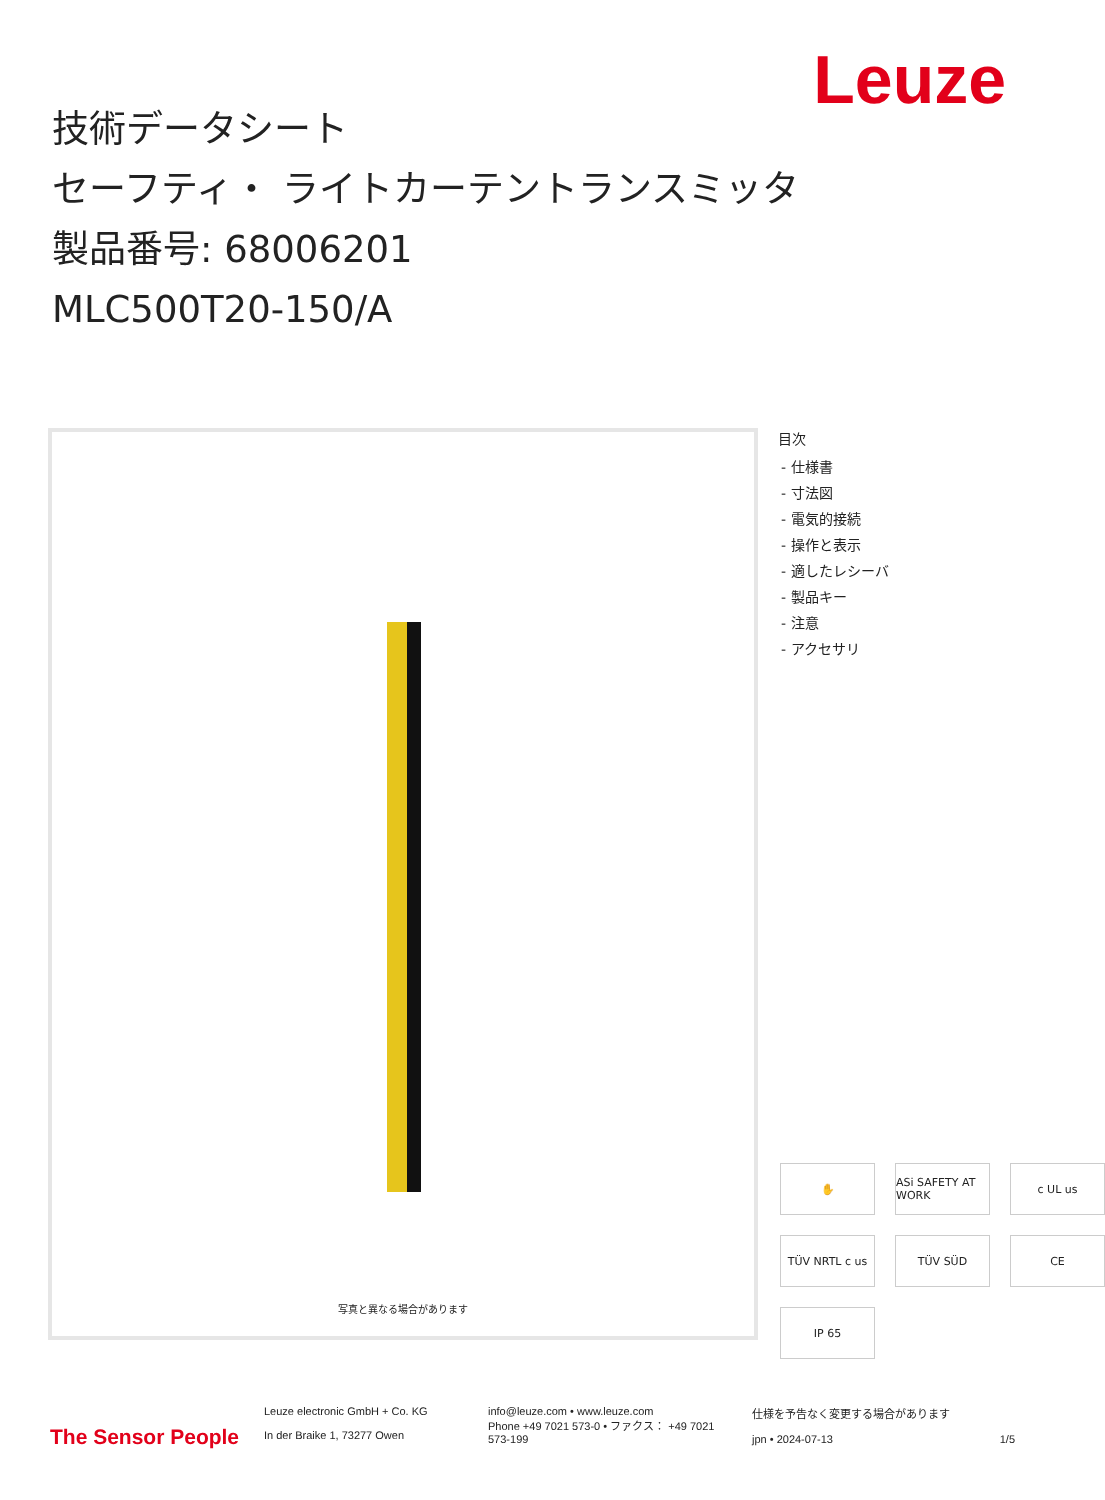Leuze
技術データシート
セーフティ・ ライトカーテントランスミッタ
製品番号: 68006201
MLC500T20-150/A
写真と異なる場合があります
目次
- 仕様書
- 寸法図
- 電気的接続
- 操作と表示
- 適したレシーバ
- 製品キー
- 注意
- アクセサリ
✋ ASi SAFETY AT WORK c UL us TÜV NRTL c us TÜV SÜD CE IP 65
The Sensor People
Leuze electronic GmbH + Co. KG
In der Braike 1, 73277 Owen
info@leuze.com • www.leuze.com
Phone +49 7021 573-0 • ファクス： +49 7021 573-199
仕様を予告なく変更する場合があります
jpn • 2024-07-13 1/5